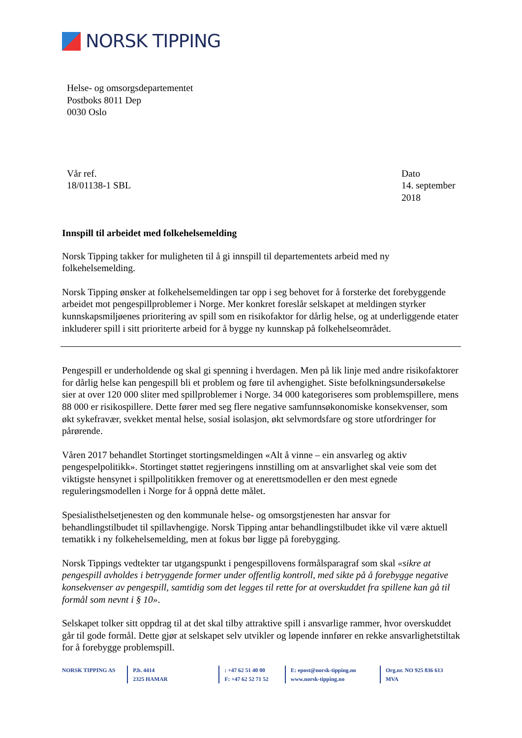NORSK TIPPING
Helse- og omsorgsdepartementet
Postboks 8011 Dep
0030 Oslo
Vår ref.
18/01138-1 SBL
Dato
14. september 2018
Innspill til arbeidet med folkehelsemelding
Norsk Tipping takker for muligheten til å gi innspill til departementets arbeid med ny folkehelsemelding.
Norsk Tipping ønsker at folkehelsemeldingen tar opp i seg behovet for å forsterke det forebyggende arbeidet mot pengespillproblemer i Norge. Mer konkret foreslår selskapet at meldingen styrker kunnskapsmiljøenes prioritering av spill som en risikofaktor for dårlig helse, og at underliggende etater inkluderer spill i sitt prioriterte arbeid for å bygge ny kunnskap på folkehelseområdet.
Pengespill er underholdende og skal gi spenning i hverdagen. Men på lik linje med andre risikofaktorer for dårlig helse kan pengespill bli et problem og føre til avhengighet. Siste befolkningsundersøkelse sier at over 120 000 sliter med spillproblemer i Norge. 34 000 kategoriseres som problemspillere, mens 88 000 er risikospillere. Dette fører med seg flere negative samfunnsøkonomiske konsekvenser, som økt sykefravær, svekket mental helse, sosial isolasjon, økt selvmordsfare og store utfordringer for pårørende.
Våren 2017 behandlet Stortinget stortingsmeldingen «Alt å vinne – ein ansvarleg og aktiv pengespelpolitikk». Stortinget støttet regjeringens innstilling om at ansvarlighet skal veie som det viktigste hensynet i spillpolitikken fremover og at enerettsmodellen er den mest egnede reguleringsmodellen i Norge for å oppnå dette målet.
Spesialisthelsetjenesten og den kommunale helse- og omsorgstjenesten har ansvar for behandlingstilbudet til spillavhengige. Norsk Tipping antar behandlingstilbudet ikke vil være aktuell tematikk i ny folkehelsemelding, men at fokus bør ligge på forebygging.
Norsk Tippings vedtekter tar utgangspunkt i pengespillovens formålsparagraf som skal «sikre at pengespill avholdes i betryggende former under offentlig kontroll, med sikte på å forebygge negative konsekvenser av pengespill, samtidig som det legges til rette for at overskuddet fra spillene kan gå til formål som nevnt i § 10».
Selskapet tolker sitt oppdrag til at det skal tilby attraktive spill i ansvarlige rammer, hvor overskuddet går til gode formål. Dette gjør at selskapet selv utvikler og løpende innfører en rekke ansvarlighetstiltak for å forebygge problemspill.
NORSK TIPPING AS P.b. 4414
2325 HAMAR
: +47 62 51 40 00
F: +47 62 52 71 52
E: epost@norsk-tipping.no
www.norsk-tipping.no
Org.nr. NO 925 836 613 MVA